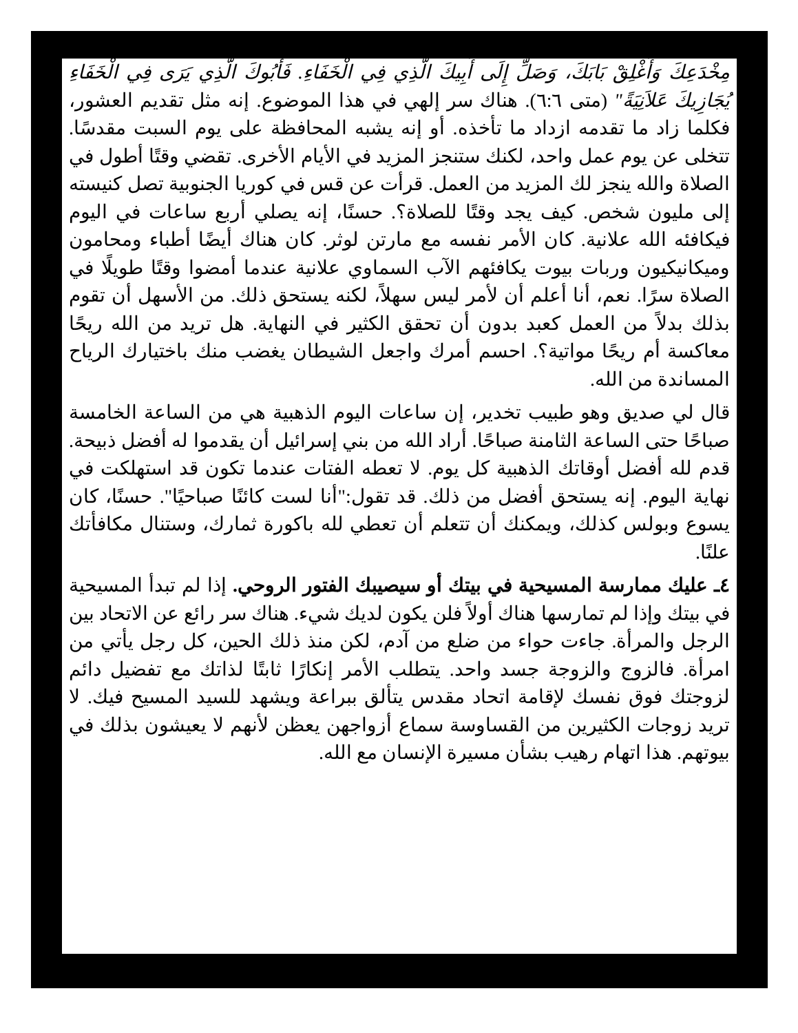مِخْدَعِكَ وَأَغْلِقْ بَابَكَ، وَصَلِّ إِلَى أَبِيكَ الَّذِي فِي الْخَفَاءِ. فَأَبُوكَ الَّذِي يَرَى فِي الْخَفَاءِ يُجَازِيكَ عَلاَنِيَةً" (متى ٦:٦). هناك سر إلهي في هذا الموضوع. إنه مثل تقديم العشور، فكلما زاد ما تقدمه ازداد ما تأخذه. أو إنه يشبه المحافظة على يوم السبت مقدسًا. تتخلى عن يوم عمل واحد، لكنك ستنجز المزيد في الأيام الأخرى. تقضي وقتًا أطول في الصلاة والله ينجز لك المزيد من العمل. قرأت عن قس في كوريا الجنوبية تصل كنيسته إلى مليون شخص. كيف يجد وقتًا للصلاة؟. حسنًا، إنه يصلي أربع ساعات في اليوم فيكافئه الله علانية. كان الأمر نفسه مع مارتن لوثر. كان هناك أيضًا أطباء ومحامون وميكانيكيون وربات بيوت يكافئهم الآب السماوي علانية عندما أمضوا وقتًا طويلًا في الصلاة سرًا. نعم، أنا أعلم أن لأمر ليس سهلاً، لكنه يستحق ذلك. من الأسهل أن تقوم بذلك بدلاً من العمل كعبد بدون أن تحقق الكثير في النهاية. هل تريد من الله ريحًا معاكسة أم ريحًا مواتية؟. احسم أمرك واجعل الشيطان يغضب منك باختيارك الرياح المساندة من الله.
قال لي صديق وهو طبيب تخدير، إن ساعات اليوم الذهبية هي من الساعة الخامسة صباحًا حتى الساعة الثامنة صباحًا. أراد الله من بني إسرائيل أن يقدموا له أفضل ذبيحة. قدم لله أفضل أوقاتك الذهبية كل يوم. لا تعطه الفتات عندما تكون قد استهلكت في نهاية اليوم. إنه يستحق أفضل من ذلك. قد تقول:"أنا لست كائنًا صباحيًا". حسنًا، كان يسوع وبولس كذلك، ويمكنك أن تتعلم أن تعطي لله باكورة ثمارك، وستنال مكافأتك علنًا.
٤ـ عليك ممارسة المسيحية في بيتك أو سيصيبك الفتور الروحي. إذا لم تبدأ المسيحية في بيتك وإذا لم تمارسها هناك أولاً فلن يكون لديك شيء. هناك سر رائع عن الاتحاد بين الرجل والمرأة. جاءت حواء من ضلع من آدم، لكن منذ ذلك الحين، كل رجل يأتي من امرأة. فالزوج والزوجة جسد واحد. يتطلب الأمر إنكارًا ثابتًا لذاتك مع تفضيل دائم لزوجتك فوق نفسك لإقامة اتحاد مقدس يتألق ببراعة ويشهد للسيد المسيح فيك. لا تريد زوجات الكثيرين من القساوسة سماع أزواجهن يعظن لأنهم لا يعيشون بذلك في بيوتهم. هذا اتهام رهيب بشأن مسيرة الإنسان مع الله.